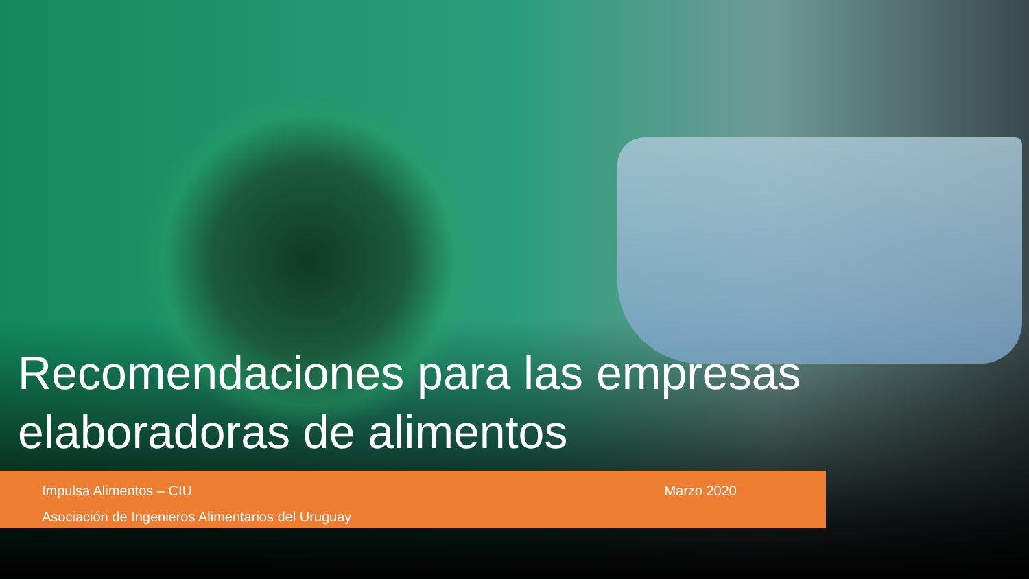Recomendaciones para las empresas elaboradoras de alimentos
Impulsa Alimentos – CIU
Asociación de Ingenieros Alimentarios del Uruguay
Marzo 2020